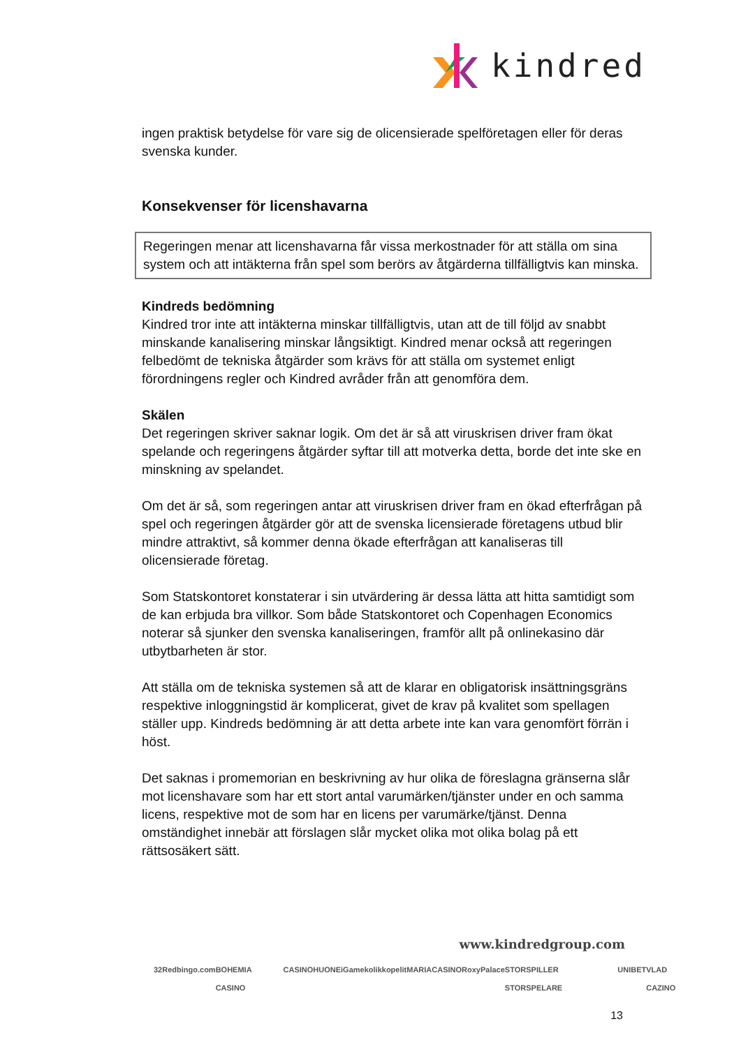kindred
ingen praktisk betydelse för vare sig de olicensierade spelföretagen eller för deras svenska kunder.
Konsekvenser för licenshavarna
Regeringen menar att licenshavarna får vissa merkostnader för att ställa om sina system och att intäkterna från spel som berörs av åtgärderna tillfälligtvis kan minska.
Kindreds bedömning
Kindred tror inte att intäkterna minskar tillfälligtvis, utan att de till följd av snabbt minskande kanalisering minskar långsiktigt. Kindred menar också att regeringen felbedömt de tekniska åtgärder som krävs för att ställa om systemet enligt förordningens regler och Kindred avråder från att genomföra dem.
Skälen
Det regeringen skriver saknar logik. Om det är så att viruskrisen driver fram ökat spelande och regeringens åtgärder syftar till att motverka detta, borde det inte ske en minskning av spelandet.
Om det är så, som regeringen antar att viruskrisen driver fram en ökad efterfrågan på spel och regeringen åtgärder gör att de svenska licensierade företagens utbud blir mindre attraktivt, så kommer denna ökade efterfrågan att kanaliseras till olicensierade företag.
Som Statskontoret konstaterar i sin utvärdering är dessa lätta att hitta samtidigt som de kan erbjuda bra villkor. Som både Statskontoret och Copenhagen Economics noterar så sjunker den svenska kanaliseringen, framför allt på onlinekasino där utbytbarheten är stor.
Att ställa om de tekniska systemen så att de klarar en obligatorisk insättningsgräns respektive inloggningstid är komplicerat, givet de krav på kvalitet som spellagen ställer upp. Kindreds bedömning är att detta arbete inte kan vara genomfört förrän i höst.
Det saknas i promemorian en beskrivning av hur olika de föreslagna gränserna slår mot licenshavare som har ett stort antal varumärken/tjänster under en och samma licens, respektive mot de som har en licens per varumärke/tjänst. Denna omständighet innebär att förslagen slår mycket olika mot olika bolag på ett rättsosäkert sätt.
www.kindredgroup.com
32Red bingo.com BOHEMIA CASINO CASINOHUONE iGame kolikkopelit MARIACASINO RoxyPalace STORSPILLER STORSPELARE UNIBET VLAD CAZINO
13